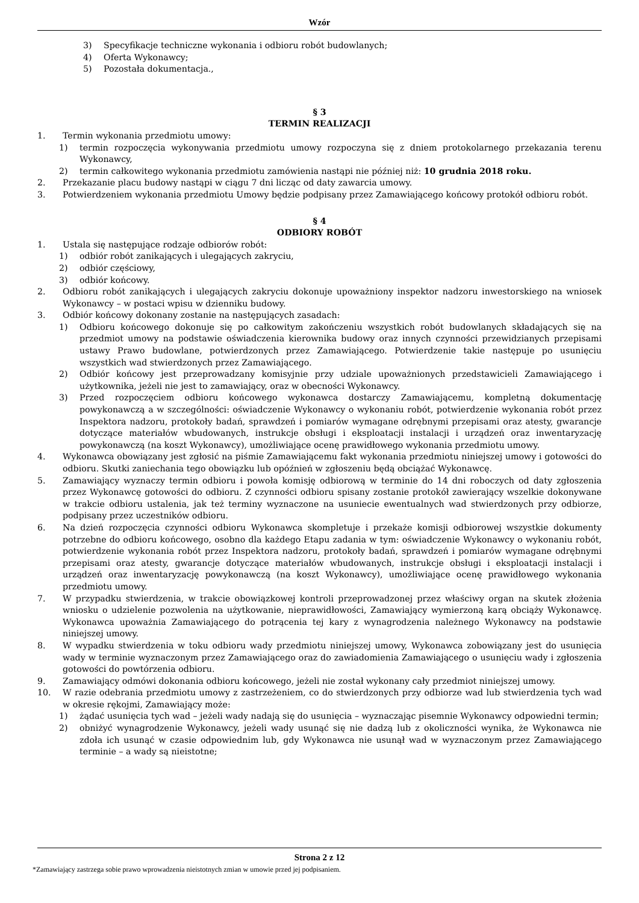Wzór
3) Specyfikacje techniczne wykonania i odbioru robót budowlanych;
4) Oferta Wykonawcy;
5) Pozostała dokumentacja.,
§ 3
TERMIN REALIZACJI
1. Termin wykonania przedmiotu umowy:
1) termin rozpoczęcia wykonywania przedmiotu umowy rozpoczyna się z dniem protokolarnego przekazania terenu Wykonawcy,
2) termin całkowitego wykonania przedmiotu zamówienia nastąpi nie później niż: 10 grudnia 2018 roku.
2. Przekazanie placu budowy nastąpi w ciągu 7 dni licząc od daty zawarcia umowy.
3. Potwierdzeniem wykonania przedmiotu Umowy będzie podpisany przez Zamawiającego końcowy protokół odbioru robót.
§ 4
ODBIORY ROBÓT
1. Ustala się następujące rodzaje odbiorów robót:
1) odbiór robót zanikających i ulegających zakryciu,
2) odbiór częściowy,
3) odbiór końcowy.
2. Odbioru robót zanikających i ulegających zakryciu dokonuje upoważniony inspektor nadzoru inwestorskiego na wniosek Wykonawcy – w postaci wpisu w dzienniku budowy.
3. Odbiór końcowy dokonany zostanie na następujących zasadach:
1) Odbioru końcowego dokonuje się po całkowitym zakończeniu wszystkich robót budowlanych składających się na przedmiot umowy na podstawie oświadczenia kierownika budowy oraz innych czynności przewidzianych przepisami ustawy Prawo budowlane, potwierdzonych przez Zamawiającego. Potwierdzenie takie następuje po usunięciu wszystkich wad stwierdzonych przez Zamawiającego.
2) Odbiór końcowy jest przeprowadzany komisyjnie przy udziale upoważnionych przedstawicieli Zamawiającego i użytkownika, jeżeli nie jest to zamawiający, oraz w obecności Wykonawcy.
3) Przed rozpoczęciem odbioru końcowego wykonawca dostarczy Zamawiającemu, kompletną dokumentację powykonawczą a w szczególności: oświadczenie Wykonawcy o wykonaniu robót, potwierdzenie wykonania robót przez Inspektora nadzoru, protokoły badań, sprawdzeń i pomiarów wymagane odrębnymi przepisami oraz atesty, gwarancje dotyczące materiałów wbudowanych, instrukcje obsługi i eksploatacji instalacji i urządzeń oraz inwentaryzację powykonawczą (na koszt Wykonawcy), umożliwiające ocenę prawidłowego wykonania przedmiotu umowy.
4. Wykonawca obowiązany jest zgłosić na piśmie Zamawiającemu fakt wykonania przedmiotu niniejszej umowy i gotowości do odbioru. Skutki zaniechania tego obowiązku lub opóźnień w zgłoszeniu będą obciążać Wykonawcę.
5. Zamawiający wyznaczy termin odbioru i powoła komisję odbiorową w terminie do 14 dni roboczych od daty zgłoszenia przez Wykonawcę gotowości do odbioru. Z czynności odbioru spisany zostanie protokół zawierający wszelkie dokonywane w trakcie odbioru ustalenia, jak też terminy wyznaczone na usuniecie ewentualnych wad stwierdzonych przy odbiorze, podpisany przez uczestników odbioru.
6. Na dzień rozpoczęcia czynności odbioru Wykonawca skompletuje i przekaże komisji odbiorowej wszystkie dokumenty potrzebne do odbioru końcowego, osobno dla każdego Etapu zadania w tym: oświadczenie Wykonawcy o wykonaniu robót, potwierdzenie wykonania robót przez Inspektora nadzoru, protokoły badań, sprawdzeń i pomiarów wymagane odrębnymi przepisami oraz atesty, gwarancje dotyczące materiałów wbudowanych, instrukcje obsługi i eksploatacji instalacji i urządzeń oraz inwentaryzację powykonawczą (na koszt Wykonawcy), umożliwiające ocenę prawidłowego wykonania przedmiotu umowy.
7. W przypadku stwierdzenia, w trakcie obowiązkowej kontroli przeprowadzonej przez właściwy organ na skutek złożenia wniosku o udzielenie pozwolenia na użytkowanie, nieprawidłowości, Zamawiający wymierzoną karą obciąży Wykonawcę. Wykonawca upoważnia Zamawiającego do potrącenia tej kary z wynagrodzenia należnego Wykonawcy na podstawie niniejszej umowy.
8. W wypadku stwierdzenia w toku odbioru wady przedmiotu niniejszej umowy, Wykonawca zobowiązany jest do usunięcia wady w terminie wyznaczonym przez Zamawiającego oraz do zawiadomienia Zamawiającego o usunięciu wady i zgłoszenia gotowości do powtórzenia odbioru.
9. Zamawiający odmówi dokonania odbioru końcowego, jeżeli nie został wykonany cały przedmiot niniejszej umowy.
10. W razie odebrania przedmiotu umowy z zastrzeżeniem, co do stwierdzonych przy odbiorze wad lub stwierdzenia tych wad w okresie rękojmi, Zamawiający może:
1) żądać usunięcia tych wad – jeżeli wady nadają się do usunięcia – wyznaczając pisemnie Wykonawcy odpowiedni termin;
2) obniżyć wynagrodzenie Wykonawcy, jeżeli wady usunąć się nie dadzą lub z okoliczności wynika, że Wykonawca nie zdoła ich usunąć w czasie odpowiednim lub, gdy Wykonawca nie usunął wad w wyznaczonym przez Zamawiającego terminie – a wady są nieistotne;
Strona 2 z 12
*Zamawiający zastrzega sobie prawo wprowadzenia nieistotnych zmian w umowie przed jej podpisaniem.